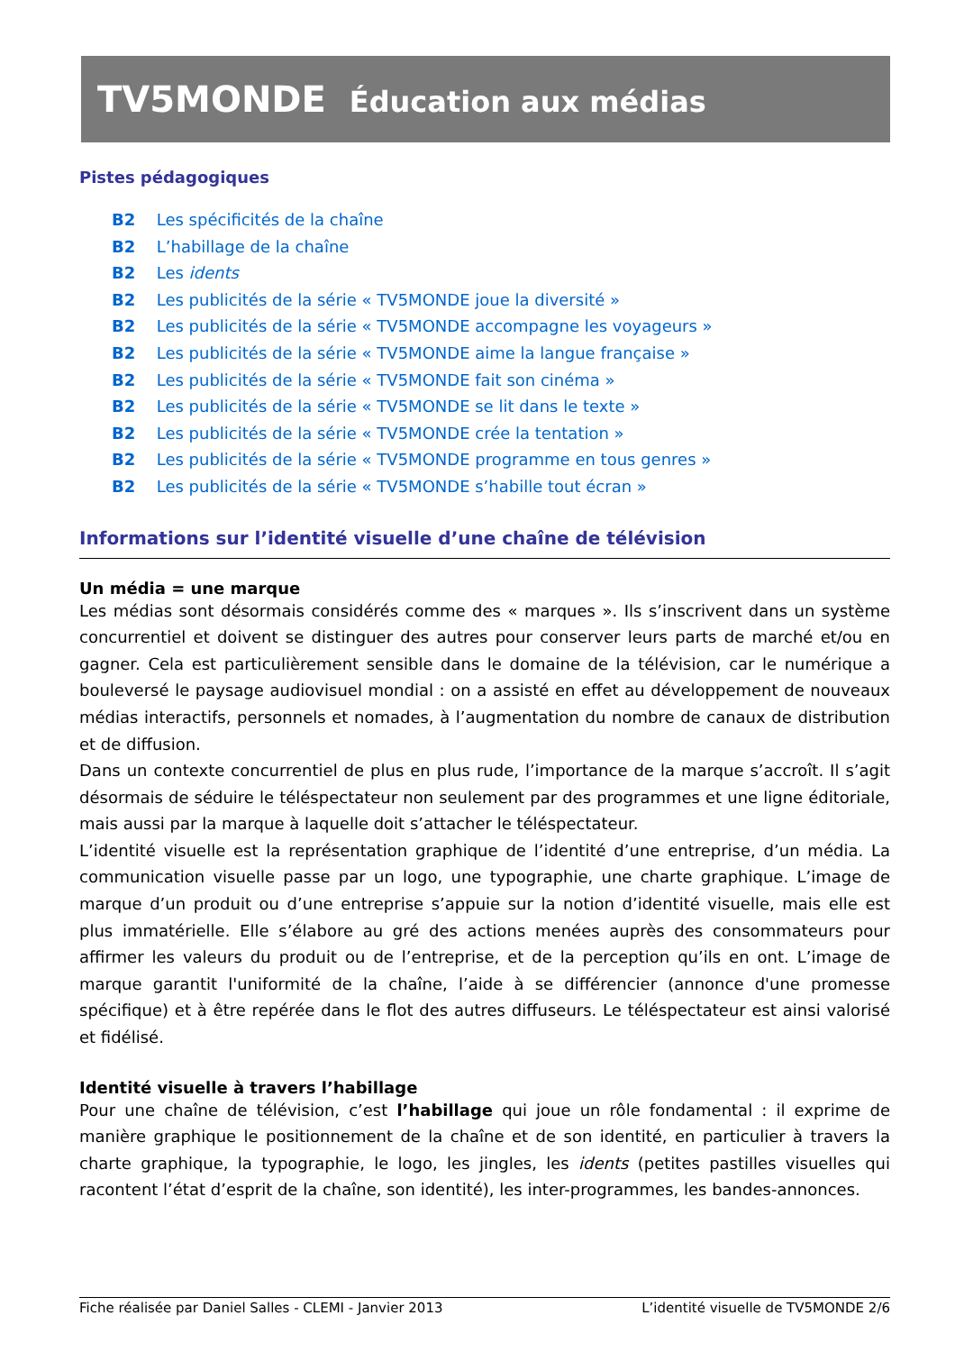TV5MONDE Éducation aux médias
Pistes pédagogiques
B2 Les spécificités de la chaîne
B2 L’habillage de la chaîne
B2 Les idents
B2 Les publicités de la série « TV5MONDE joue la diversité »
B2 Les publicités de la série « TV5MONDE accompagne les voyageurs »
B2 Les publicités de la série « TV5MONDE aime la langue française »
B2 Les publicités de la série « TV5MONDE fait son cinéma »
B2 Les publicités de la série « TV5MONDE se lit dans le texte »
B2 Les publicités de la série « TV5MONDE crée la tentation »
B2 Les publicités de la série « TV5MONDE programme en tous genres »
B2 Les publicités de la série « TV5MONDE s’habille tout écran »
Informations sur l’identité visuelle d’une chaîne de télévision
Un média = une marque
Les médias sont désormais considérés comme des « marques ». Ils s’inscrivent dans un système concurrentiel et doivent se distinguer des autres pour conserver leurs parts de marché et/ou en gagner. Cela est particulièrement sensible dans le domaine de la télévision, car le numérique a bouleversé le paysage audiovisuel mondial : on a assisté en effet au développement de nouveaux médias interactifs, personnels et nomades, à l’augmentation du nombre de canaux de distribution et de diffusion.
Dans un contexte concurrentiel de plus en plus rude, l’importance de la marque s’accroît. Il s’agit désormais de séduire le téléspectateur non seulement par des programmes et une ligne éditoriale, mais aussi par la marque à laquelle doit s’attacher le téléspectateur.
L’identité visuelle est la représentation graphique de l’identité d’une entreprise, d’un média. La communication visuelle passe par un logo, une typographie, une charte graphique. L’image de marque d’un produit ou d’une entreprise s’appuie sur la notion d’identité visuelle, mais elle est plus immatérielle. Elle s’élabore au gré des actions menées auprès des consommateurs pour affirmer les valeurs du produit ou de l’entreprise, et de la perception qu’ils en ont. L’image de marque garantit l'uniformité de la chaîne, l’aide à se différencier (annonce d'une promesse spécifique) et à être repérée dans le flot des autres diffuseurs. Le téléspectateur est ainsi valorisé et fidélisé.
Identité visuelle à travers l’habillage
Pour une chaîne de télévision, c’est l’habillage qui joue un rôle fondamental : il exprime de manière graphique le positionnement de la chaîne et de son identité, en particulier à travers la charte graphique, la typographie, le logo, les jingles, les idents (petites pastilles visuelles qui racontent l’état d’esprit de la chaîne, son identité), les inter-programmes, les bandes-annonces.
Fiche réalisée par Daniel Salles - CLEMI - Janvier 2013 L’identité visuelle de TV5MONDE 2/6